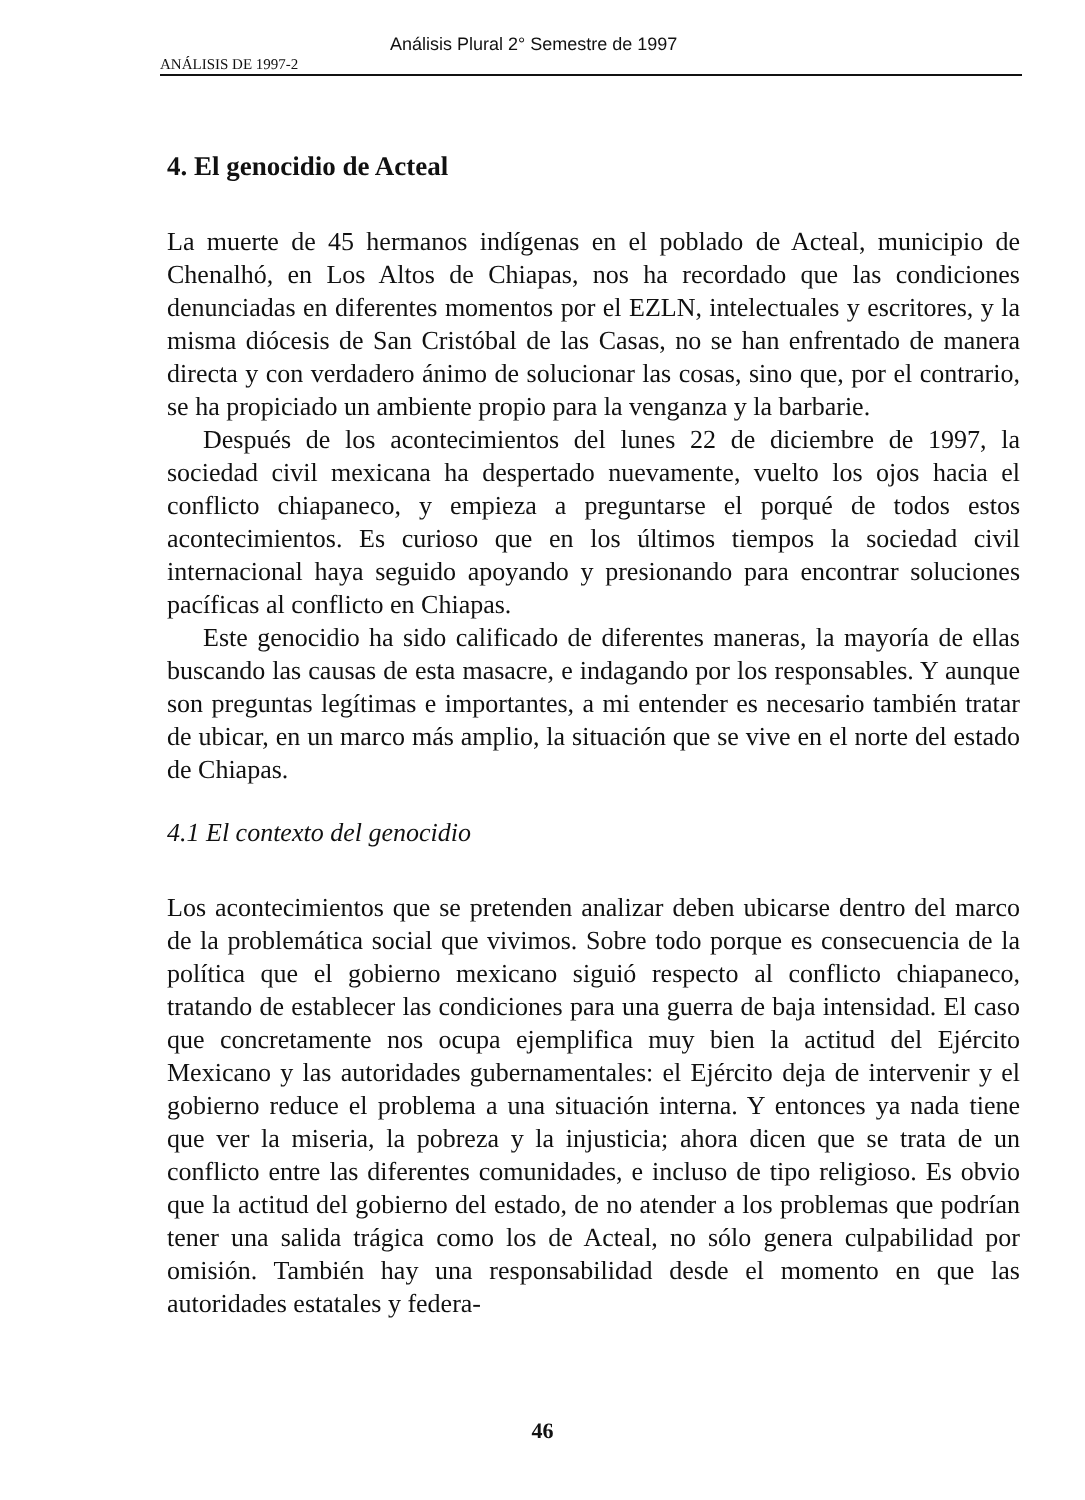Análisis Plural 2° Semestre de 1997
ANÁLISIS DE 1997-2
4. El genocidio de Acteal
La muerte de 45 hermanos indígenas en el poblado de Acteal, municipio de Chenalhó, en Los Altos de Chiapas, nos ha recordado que las condiciones denunciadas en diferentes momentos por el EZLN, intelectuales y escritores, y la misma diócesis de San Cristóbal de las Casas, no se han enfrentado de manera directa y con verdadero ánimo de solucionar las cosas, sino que, por el contrario, se ha propiciado un ambiente propio para la venganza y la barbarie.
Después de los acontecimientos del lunes 22 de diciembre de 1997, la sociedad civil mexicana ha despertado nuevamente, vuelto los ojos hacia el conflicto chiapaneco, y empieza a preguntarse el porqué de todos estos acontecimientos. Es curioso que en los últimos tiempos la sociedad civil internacional haya seguido apoyando y presionando para encontrar soluciones pacíficas al conflicto en Chiapas.
Este genocidio ha sido calificado de diferentes maneras, la mayoría de ellas buscando las causas de esta masacre, e indagando por los responsables. Y aunque son preguntas legítimas e importantes, a mi entender es necesario también tratar de ubicar, en un marco más amplio, la situación que se vive en el norte del estado de Chiapas.
4.1 El contexto del genocidio
Los acontecimientos que se pretenden analizar deben ubicarse dentro del marco de la problemática social que vivimos. Sobre todo porque es consecuencia de la política que el gobierno mexicano siguió respecto al conflicto chiapaneco, tratando de establecer las condiciones para una guerra de baja intensidad. El caso que concretamente nos ocupa ejemplifica muy bien la actitud del Ejército Mexicano y las autoridades gubernamentales: el Ejército deja de intervenir y el gobierno reduce el problema a una situación interna. Y entonces ya nada tiene que ver la miseria, la pobreza y la injusticia; ahora dicen que se trata de un conflicto entre las diferentes comunidades, e incluso de tipo religioso. Es obvio que la actitud del gobierno del estado, de no atender a los problemas que podrían tener una salida trágica como los de Acteal, no sólo genera culpabilidad por omisión. También hay una responsabilidad desde el momento en que las autoridades estatales y federa-
46